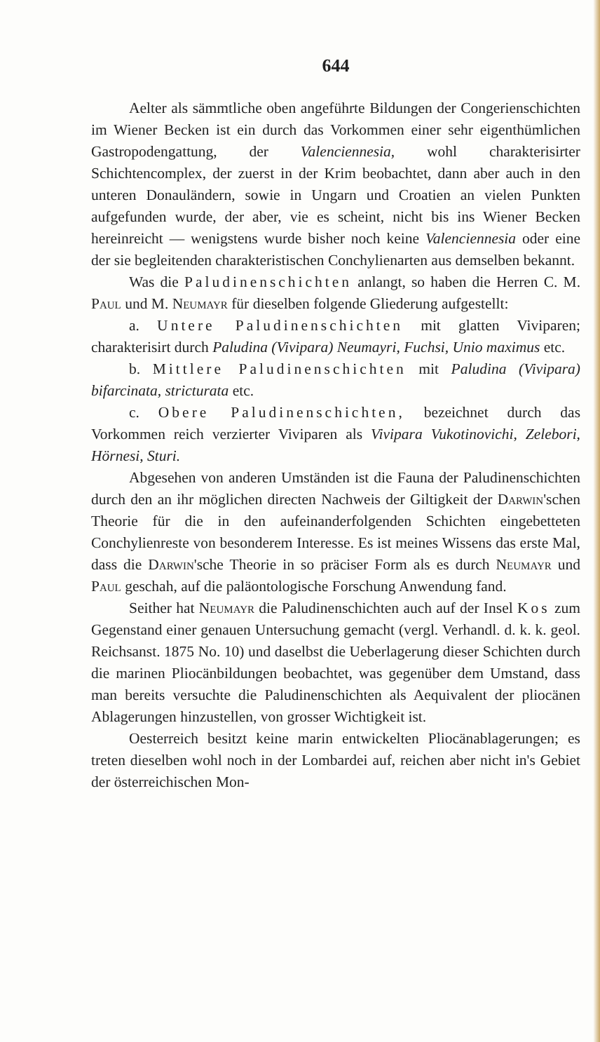644
Aelter als sämmtliche oben angeführte Bildungen der Congerienschichten im Wiener Becken ist ein durch das Vorkommen einer sehr eigenthümlichen Gastropodengattung, der Valenciennesia, wohl charakterisirter Schichtencomplex, der zuerst in der Krim beobachtet, dann aber auch in den unteren Donauländern, sowie in Ungarn und Croatien an vielen Punkten aufgefunden wurde, der aber, vie es scheint, nicht bis ins Wiener Becken hereinreicht — wenigstens wurde bisher noch keine Valenciennesia oder eine der sie begleitenden charakteristischen Conchylienarten aus demselben bekannt.
Was die Paludinenschichten anlangt, so haben die Herren C. M. Paul und M. Neumayr für dieselben folgende Gliederung aufgestellt:
a. Untere Paludinenschichten mit glatten Viviparen; charakterisirt durch Paludina (Vivipara) Neumayri, Fuchsi, Unio maximus etc.
b. Mittlere Paludinenschichten mit Paludina (Vivipara) bifarcinata, stricturata etc.
c. Obere Paludinenschichten, bezeichnet durch das Vorkommen reich verzierter Viviparen als Vivipara Vukotinovichi, Zelebori, Hörnesi, Sturi.
Abgesehen von anderen Umständen ist die Fauna der Paludinenschichten durch den an ihr möglichen directen Nachweis der Giltigkeit der Darwin'schen Theorie für die in den aufeinanderfolgenden Schichten eingebetteten Conchylienreste von besonderem Interesse. Es ist meines Wissens das erste Mal, dass die Darwin'sche Theorie in so präciser Form als es durch Neumayr und Paul geschah, auf die paläontologische Forschung Anwendung fand.
Seither hat Neumayr die Paludinenschichten auch auf der Insel Kos zum Gegenstand einer genauen Untersuchung gemacht (vergl. Verhandl. d. k. k. geol. Reichsanst. 1875 No. 10) und daselbst die Ueberlagerung dieser Schichten durch die marinen Pliocänbildungen beobachtet, was gegenüber dem Umstand, dass man bereits versuchte die Paludinenschichten als Aequivalent der pliocänen Ablagerungen hinzustellen, von grosser Wichtigkeit ist.
Oesterreich besitzt keine marin entwickelten Pliocänablagerungen; es treten dieselben wohl noch in der Lombardei auf, reichen aber nicht in's Gebiet der österreichischen Mon-